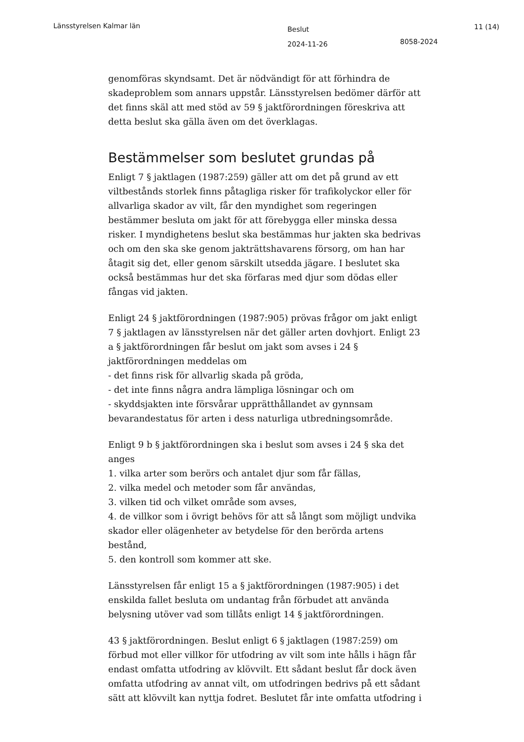Länsstyrelsen Kalmar län
Beslut
2024-11-26
8058-2024
11 (14)
genomföras skyndsamt. Det är nödvändigt för att förhindra de skadeproblem som annars uppstår. Länsstyrelsen bedömer därför att det finns skäl att med stöd av 59 § jaktförordningen föreskriva att detta beslut ska gälla även om det överklagas.
Bestämmelser som beslutet grundas på
Enligt 7 § jaktlagen (1987:259) gäller att om det på grund av ett viltbestånds storlek finns påtagliga risker för trafikolyckor eller för allvarliga skador av vilt, får den myndighet som regeringen bestämmer besluta om jakt för att förebygga eller minska dessa risker. I myndighetens beslut ska bestämmas hur jakten ska bedrivas och om den ska ske genom jakträttshavarens försorg, om han har åtagit sig det, eller genom särskilt utsedda jägare. I beslutet ska också bestämmas hur det ska förfaras med djur som dödas eller fångas vid jakten.
Enligt 24 § jaktförordningen (1987:905) prövas frågor om jakt enligt 7 § jaktlagen av länsstyrelsen när det gäller arten dovhjort. Enligt 23 a § jaktförordningen får beslut om jakt som avses i 24 § jaktförordningen meddelas om
- det finns risk för allvarlig skada på gröda,
- det inte finns några andra lämpliga lösningar och om
- skyddsjakten inte försvårar upprätthållandet av gynnsam bevarandestatus för arten i dess naturliga utbredningsområde.
Enligt 9 b § jaktförordningen ska i beslut som avses i 24 § ska det anges
1. vilka arter som berörs och antalet djur som får fällas,
2. vilka medel och metoder som får användas,
3. vilken tid och vilket område som avses,
4. de villkor som i övrigt behövs för att så långt som möjligt undvika skador eller olägenheter av betydelse för den berörda artens bestånd,
5. den kontroll som kommer att ske.
Länsstyrelsen får enligt 15 a § jaktförordningen (1987:905) i det enskilda fallet besluta om undantag från förbudet att använda belysning utöver vad som tillåts enligt 14 § jaktförordningen.
43 § jaktförordningen. Beslut enligt 6 § jaktlagen (1987:259) om förbud mot eller villkor för utfodring av vilt som inte hålls i hägn får endast omfatta utfodring av klövvilt. Ett sådant beslut får dock även omfatta utfodring av annat vilt, om utfodringen bedrivs på ett sådant sätt att klövvilt kan nyttja fodret. Beslutet får inte omfatta utfodring i